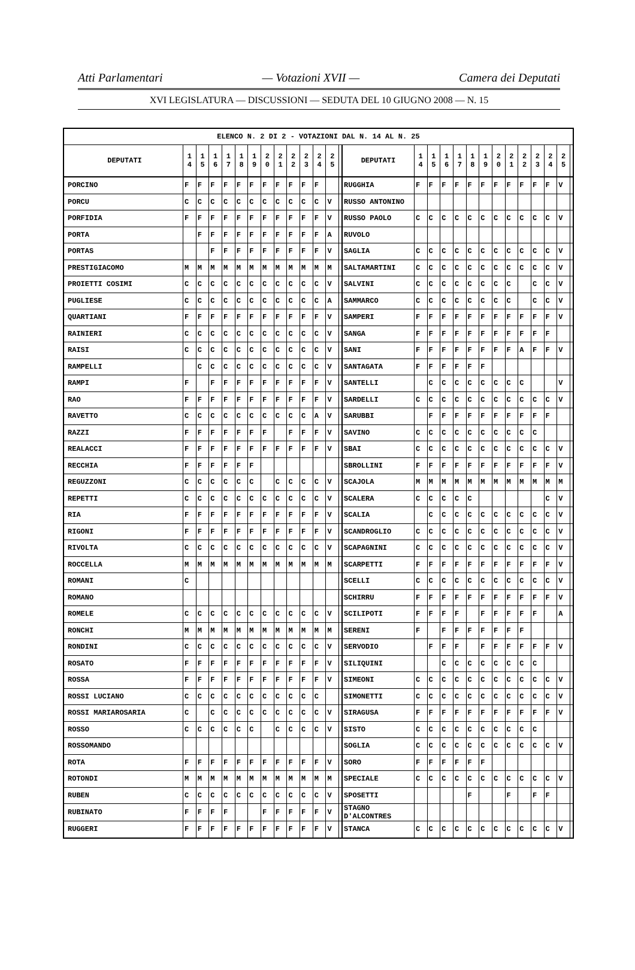Atti Parlamentari — Votazioni XVII — Camera dei Deputati
XVI LEGISLATURA — DISCUSSIONI — SEDUTA DEL 10 GIUGNO 2008 — N. 15
| ELENCO N. 2 DI 2 - VOTAZIONI DAL N. 14 AL N. 25 | | | | | | | | | | | | | | | | | | | | | | | | | | | |
| --- | --- | --- | --- | --- | --- | --- | --- | --- | --- | --- | --- | --- | --- | --- | --- | --- | --- | --- | --- | --- | --- | --- | --- | --- | --- | --- | --- |
| DEPUTATI | 1 4 | 1 5 | 1 6 | 1 7 | 1 8 | 1 9 | 2 0 | 2 1 | 2 2 | 2 3 | 2 4 | 2 5 | | DEPUTATI | 1 4 | 1 5 | 1 6 | 1 7 | 1 8 | 1 9 | 2 0 | 2 1 | 2 2 | 2 3 | 2 4 | 2 5 | |
| PORCINO | F | F | F | F | F | F | F | F | F | F | F | | | RUGGHIA | F | F | F | F | F | F | F | F | F | F | F | V | |
| PORCU | C | C | C | C | C | C | C | C | C | C | C | V | | RUSSO ANTONINO | | | | | | | | | | | | | |
| PORFIDIA | F | F | F | F | F | F | F | F | F | F | F | V | | RUSSO PAOLO | C | C | C | C | C | C | C | C | C | C | C | V | |
| PORTA | | F | F | F | F | F | F | F | F | F | F | A | | RUVOLO | | | | | | | | | | | | | |
| PORTAS | | | F | F | F | F | F | F | F | F | F | V | | SAGLIA | C | C | C | C | C | C | C | C | C | C | C | V | |
| PRESTIGIACOMO | M | M | M | M | M | M | M | M | M | M | M | M | | SALTAMARTINI | C | C | C | C | C | C | C | C | C | C | C | V | |
| PROIETTI COSIMI | C | C | C | C | C | C | C | C | C | C | C | V | | SALVINI | C | C | C | C | C | C | C | C | | C | C | V | |
| PUGLIESE | C | C | C | C | C | C | C | C | C | C | C | A | | SAMMARCO | C | C | C | C | C | C | C | C | | C | C | V | |
| QUARTIANI | F | F | F | F | F | F | F | F | F | F | F | V | | SAMPERI | F | F | F | F | F | F | F | F | F | F | F | V | |
| RAINIERI | C | C | C | C | C | C | C | C | C | C | C | V | | SANGA | F | F | F | F | F | F | F | F | F | F | F | | |
| RAISI | C | C | C | C | C | C | C | C | C | C | C | V | | SANI | F | F | F | F | F | F | F | F | A | F | F | V | |
| RAMPELLI | | C | C | C | C | C | C | C | C | C | C | V | | SANTAGATA | F | F | F | F | F | F | | | | | | | |
| RAMPI | F | | F | F | F | F | F | F | F | F | F | V | | SANTELLI | | C | C | C | C | C | C | C | C | | | V | |
| RAO | F | F | F | F | F | F | F | F | F | F | F | V | | SARDELLI | C | C | C | C | C | C | C | C | C | C | C | V | |
| RAVETTO | C | C | C | C | C | C | C | C | C | C | A | V | | SARUBBI | | F | F | F | F | F | F | F | F | F | F | | |
| RAZZI | F | F | F | F | F | F | F | | F | F | F | V | | SAVINO | C | C | C | C | C | C | C | C | C | C | | | |
| REALACCI | F | F | F | F | F | F | F | F | F | F | F | V | | SBAI | C | C | C | C | C | C | C | C | C | C | C | V | |
| RECCHIA | F | F | F | F | F | F | | | | | | | | SBROLLINI | F | F | F | F | F | F | F | F | F | F | F | V | |
| REGUZZONI | C | C | C | C | C | C | | C | C | C | C | V | | SCAJOLA | M | M | M | M | M | M | M | M | M | M | M | M | |
| REPETTI | C | C | C | C | C | C | C | C | C | C | C | V | | SCALERA | C | C | C | C | C | | | | | | C | V | |
| RIA | F | F | F | F | F | F | F | F | F | F | F | V | | SCALIA | | C | C | C | C | C | C | C | C | C | C | V | |
| RIGONI | F | F | F | F | F | F | F | F | F | F | F | V | | SCANDROGLIO | C | C | C | C | C | C | C | C | C | C | C | V | |
| RIVOLTA | C | C | C | C | C | C | C | C | C | C | C | V | | SCAPAGNINI | C | C | C | C | C | C | C | C | C | C | C | V | |
| ROCCELLA | M | M | M | M | M | M | M | M | M | M | M | M | | SCARPETTI | F | F | F | F | F | F | F | F | F | F | F | V | |
| ROMANI | C | | | | | | | | | | | | | SCELLI | C | C | C | C | C | C | C | C | C | C | C | V | |
| ROMANO | | | | | | | | | | | | | | SCHIRRU | F | F | F | F | F | F | F | F | F | F | F | V | |
| ROMELE | C | C | C | C | C | C | C | C | C | C | C | V | | SCILIPOTI | F | F | F | F | | F | F | F | F | F | | A | |
| RONCHI | M | M | M | M | M | M | M | M | M | M | M | M | | SERENI | F | | F | F | F | F | F | F | F | | | | |
| RONDINI | C | C | C | C | C | C | C | C | C | C | C | V | | SERVODIO | | F | F | F | | F | F | F | F | F | F | V | |
| ROSATO | F | F | F | F | F | F | F | F | F | F | F | V | | SILIQUINI | | | C | C | C | C | C | C | C | C | | | |
| ROSSA | F | F | F | F | F | F | F | F | F | F | F | V | | SIMEONI | C | C | C | C | C | C | C | C | C | C | C | V | |
| ROSSI LUCIANO | C | C | C | C | C | C | C | C | C | C | C | | | SIMONETTI | C | C | C | C | C | C | C | C | C | C | C | V | |
| ROSSI MARIAROSARIA | C | | C | C | C | C | C | C | C | C | C | V | | SIRAGUSA | F | F | F | F | F | F | F | F | F | F | F | V | |
| ROSSO | C | C | C | C | C | C | | C | C | C | C | V | | SISTO | C | C | C | C | C | C | C | C | C | C | | | |
| ROSSOMANDO | | | | | | | | | | | | | | SOGLIA | C | C | C | C | C | C | C | C | C | C | C | V | |
| ROTA | F | F | F | F | F | F | F | F | F | F | F | V | | SORO | F | F | F | F | F | F | | | | | | | |
| ROTONDI | M | M | M | M | M | M | M | M | M | M | M | M | | SPECIALE | C | C | C | C | C | C | C | C | C | C | C | V | |
| RUBEN | C | C | C | C | C | C | C | C | C | C | C | V | | SPOSETTI | | | | | F | | | F | | F | F | | |
| RUBINATO | F | F | F | F | | | F | F | F | F | F | V | | STAGNO D'ALCONTRES | | | | | | | | | | | | | |
| RUGGERI | F | F | F | F | F | F | F | F | F | F | F | V | | STANCA | C | C | C | C | C | C | C | C | C | C | C | V | |